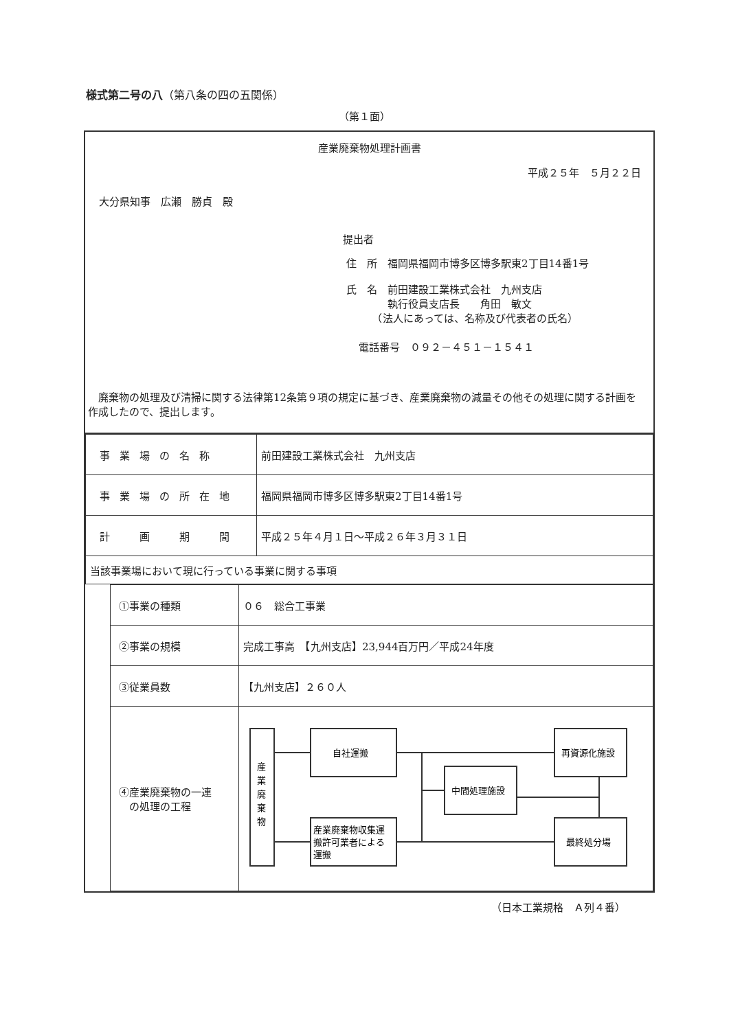様式第二号の八（第八条の四の五関係）
（第１面）
産業廃棄物処理計画書
平成２５年　５月２２日
大分県知事　広瀬　勝貞　殿
提出者
住　所　福岡県福岡市博多区博多駅東2丁目14番1号
氏　名　前田建設工業株式会社　九州支店
　　　　執行役員支店長　　角田　敏文
　　　（法人にあっては、名称及び代表者の氏名）
電話番号　０９２－４５１－１５４１
　廃棄物の処理及び清掃に関する法律第12条第９項の規定に基づき、産業廃棄物の減量その他その処理に関する計画を作成したので、提出します。
| 事業場の名称 | 前田建設工業株式会社 九州支店 |
| 事業場の所在地 | 福岡県福岡市博多区博多駅東2丁目14番1号 |
| 計 画 期 間 | 平成２５年４月１日～平成２６年３月３１日 |
| 当該事業場において現に行っている事業に関する事項 | |
| ①事業の種類 | ０６ 総合工事業 |
| ②事業の規模 | 完成工事高 【九州支店】23,944百万円／平成24年度 |
| ③従業員数 | 【九州支店】２６０人 |
| ④産業廃棄物の一連 の処理の工程 | 産 業 廃 棄 物 自社運搬 産業廃棄物収集運 搬許可業者による 運搬 中間処理施設 再資源化施設 最終処分場 |
（日本工業規格　Ａ列４番）